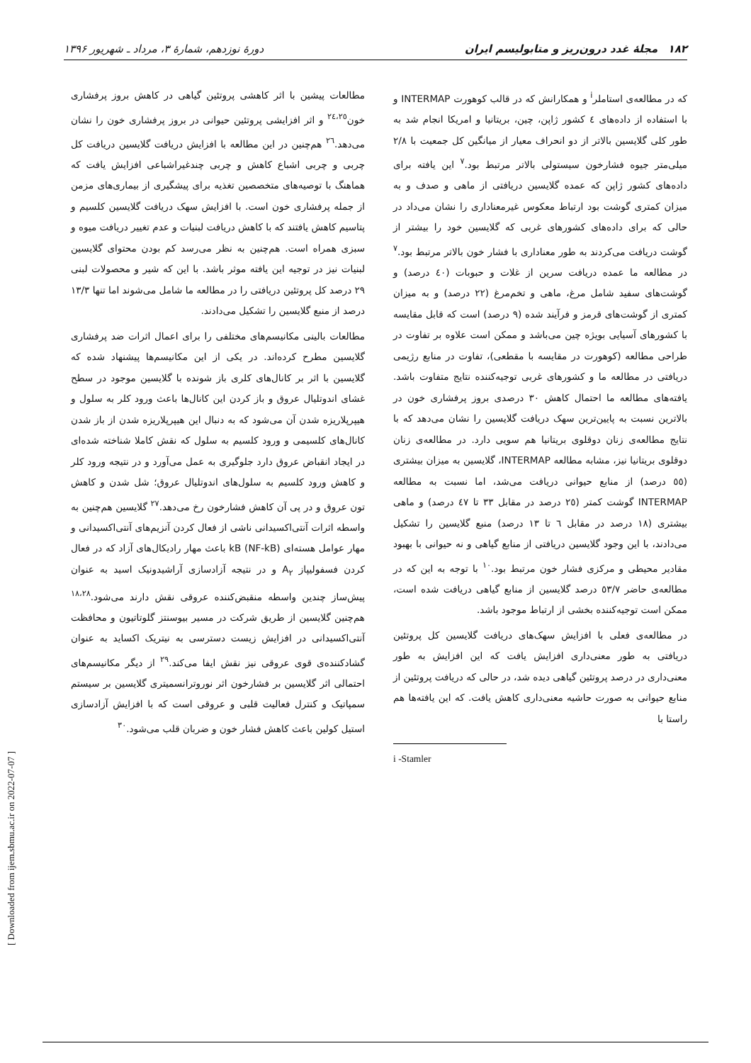۱۸۲ مجلهٔ غدد درون‌ریز و متابولیسم ایران دورهٔ نوزدهم، شمارهٔ ۳، مرداد ـ شهریور ۱۳۹۶
که در مطالعه‌ی استاملر<sup>i</sup> و همکارانش که در قالب کوهورت INTERMAP و با استفاده از داده‌های ٤ کشور ژاپن، چین، بریتانیا و امریکا انجام شد به طور کلی گلایسین بالاتر از دو انحراف معیار از میانگین کل جمعیت با ۲/۸ میلی‌متر جیوه فشارخون سیستولی بالاتر مرتبط بود.<sup>۷</sup> این یافته برای داده‌های کشور ژاپن که عمده گلایسین دریافتی از ماهی و صدف و به میزان کمتری گوشت بود ارتباط معکوس غیرمعناداری را نشان می‌داد در حالی که برای داده‌های کشورهای غربی که گلایسین خود را بیشتر از گوشت دریافت می‌کردند به طور معناداری با فشار خون بالاتر مرتبط بود.<sup>۷</sup> در مطالعه ما عمده دریافت سرین از غلات و حبوبات (٤٠ درصد) و گوشت‌های سفید شامل مرغ، ماهی و تخم‌مرغ (۲۲ درصد) و به میزان کمتری از گوشت‌های قرمز و فرآیند شده (۹ درصد) است که قابل مقایسه با کشورهای آسیایی بویژه چین می‌باشد و ممکن است علاوه بر تفاوت در طراحی مطالعه (کوهورت در مقایسه با مقطعی)، تفاوت در منابع رژیمی دریافتی در مطالعه ما و کشورهای غربی توجیه‌کننده نتایج متفاوت باشد. یافته‌های مطالعه ما احتمال کاهش ۳۰ درصدی بروز پرفشاری خون در بالاترین نسبت به پایین‌ترین سهک دریافت گلایسین را نشان می‌دهد که با نتایج مطالعه‌ی زنان دوقلوی بریتانیا هم سویی دارد. در مطالعه‌ی زنان دوقلوی بریتانیا نیز، مشابه مطالعه INTERMAP، گلایسین به میزان بیشتری (٥٥ درصد) از منابع حیوانی دریافت می‌شد، اما نسبت به مطالعه INTERMAP گوشت کمتر (۲٥ درصد در مقابل ۳۳ تا ٤۷ درصد) و ماهی بیشتری (۱۸ درصد در مقابل ٦ تا ۱۳ درصد) منبع گلایسین را تشکیل می‌دادند، با این وجود گلایسین دریافتی از منابع گیاهی و نه حیوانی با بهبود مقادیر محیطی و مرکزی فشار خون مرتبط بود.<sup>۱۰</sup> با توجه به این که در مطالعه‌ی حاضر ٥۳/۷ درصد گلایسین از منابع گیاهی دریافت شده است، ممکن است توجیه‌کننده بخشی از ارتباط موجود باشد.
در مطالعه‌ی فعلی با افزایش سهک‌های دریافت گلایسین کل پروتئین دریافتی به طور معنی‌داری افزایش یافت که این افزایش به طور معنی‌داری در درصد پروتئین گیاهی دیده شد، در حالی که دریافت پروتئین از منابع حیوانی به صورت حاشیه معنی‌داری کاهش یافت. که این یافته‌ها هم راستا با
i -Stamler
مطالعات پیشین با اثر کاهشی پروتئین گیاهی در کاهش بروز پرفشاری خون<sup>۲٤،۲٥</sup> و اثر افزایشی پروتئین حیوانی در بروز پرفشاری خون را نشان می‌دهد.<sup>۲٦</sup> هم‌چنین در این مطالعه با افزایش دریافت گلایسین دریافت کل چربی و چربی اشباع کاهش و چربی چندغیراشباعی افزایش یافت که هماهنگ با توصیه‌های متخصصین تغذیه برای پیشگیری از بیماری‌های مزمن از جمله پرفشاری خون است. با افزایش سهک دریافت گلایسین کلسیم و پتاسیم کاهش یافتند که با کاهش دریافت لبنیات و عدم تغییر دریافت میوه و سبزی همراه است. هم‌چنین به نظر می‌رسد کم بودن محتوای گلایسین لبنیات نیز در توجیه این یافته موثر باشد. با این که شیر و محصولات لبنی ۲۹ درصد کل پروتئین دریافتی را در مطالعه ما شامل می‌شوند اما تنها ۱۳/۳ درصد از منبع گلایسین را تشکیل می‌دادند.
مطالعات بالینی مکانیسم‌های مختلفی را برای اعمال اثرات ضد پرفشاری گلایسین مطرح کرده‌اند. در یکی از این مکانیسم‌ها پیشنهاد شده که گلایسین با اثر بر کانال‌های کلری باز شونده با گلایسین موجود در سطح غشای اندوتلیال عروق و باز کردن این کانال‌ها باعث ورود کلر به سلول و هیپرپلاریزه شدن آن می‌شود که به دنبال این هیپرپلاریزه شدن از باز شدن کانال‌های کلسیمی و ورود کلسیم به سلول که نقش کاملا شناخته شده‌ای در ایجاد انقباض عروق دارد جلوگیری به عمل می‌آورد و در نتیجه ورود کلر و کاهش ورود کلسیم به سلول‌های اندوتلیال عروق؛ شل شدن و کاهش تون عروق و در پی آن کاهش فشارخون رخ می‌دهد.<sup>۲۷</sup> گلایسین هم‌چنین به واسطه اثرات آنتی‌اکسیدانی ناشی از فعال کردن آنزیم‌های آنتی‌اکسیدانی و مهار عوامل هسته‌ای kB (NF-kB) باعث مهار رادیکال‌های آزاد که در فعال کردن فسفولیپاز A<sub>۲</sub> و در نتیجه آزادسازی آراشیدونیک اسید به عنوان پیش‌ساز چندین واسطه منقبض‌کننده عروقی نقش دارند می‌شود.<sup>۱۸،۲۸</sup> هم‌چنین گلایسین از طریق شرکت در مسیر بیوسنتز گلوتاتیون و محافظت آنتی‌اکسیدانی در افزایش زیست دسترسی به نیتریک اکساید به عنوان گشادکننده‌ی قوی عروقی نیز نقش ایفا می‌کند.<sup>۲۹</sup> از دیگر مکانیسم‌های احتمالی اثر گلایسین بر فشارخون اثر نوروترانسمیتری گلایسین بر سیستم سمپاتیک و کنترل فعالیت قلبی و عروقی است که با افزایش آزادسازی استیل کولین باعث کاهش فشار خون و ضربان قلب می‌شود.<sup>۳۰</sup>
[ Downloaded from ijem.sbmu.ac.ir on 2022-07-07 ]